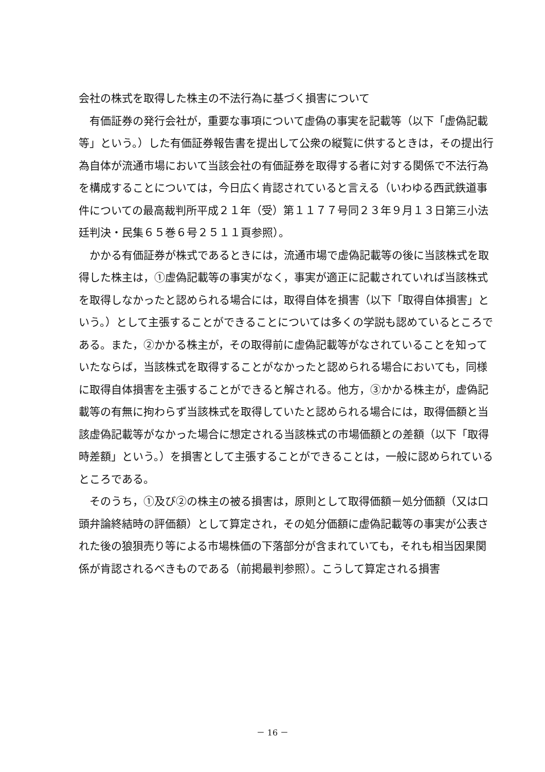会社の株式を取得した株主の不法行為に基づく損害について
　有価証券の発行会社が，重要な事項について虚偽の事実を記載等（以下「虚偽記載等」という。）した有価証券報告書を提出して公衆の縦覧に供するときは，その提出行為自体が流通市場において当該会社の有価証券を取得する者に対する関係で不法行為を構成することについては，今日広く肯認されていると言える（いわゆる西武鉄道事件についての最高裁判所平成２１年（受）第１１７７号同２３年９月１３日第三小法廷判決・民集６５巻６号２５１１頁参照）。
　かかる有価証券が株式であるときには，流通市場で虚偽記載等の後に当該株式を取得した株主は，①虚偽記載等の事実がなく，事実が適正に記載されていれば当該株式を取得しなかったと認められる場合には，取得自体を損害（以下「取得自体損害」という。）として主張することができることについては多くの学説も認めているところである。また，②かかる株主が，その取得前に虚偽記載等がなされていることを知っていたならば，当該株式を取得することがなかったと認められる場合においても，同様に取得自体損害を主張することができると解される。他方，③かかる株主が，虚偽記載等の有無に拘わらず当該株式を取得していたと認められる場合には，取得価額と当該虚偽記載等がなかった場合に想定される当該株式の市場価額との差額（以下「取得時差額」という。）を損害として主張することができることは，一般に認められているところである。
　そのうち，①及び②の株主の被る損害は，原則として取得価額－処分価額（又は口頭弁論終結時の評価額）として算定され，その処分価額に虚偽記載等の事実が公表された後の狼狽売り等による市場株価の下落部分が含まれていても，それも相当因果関係が肯認されるべきものである（前掲最判参照）。こうして算定される損害
－ 16 －